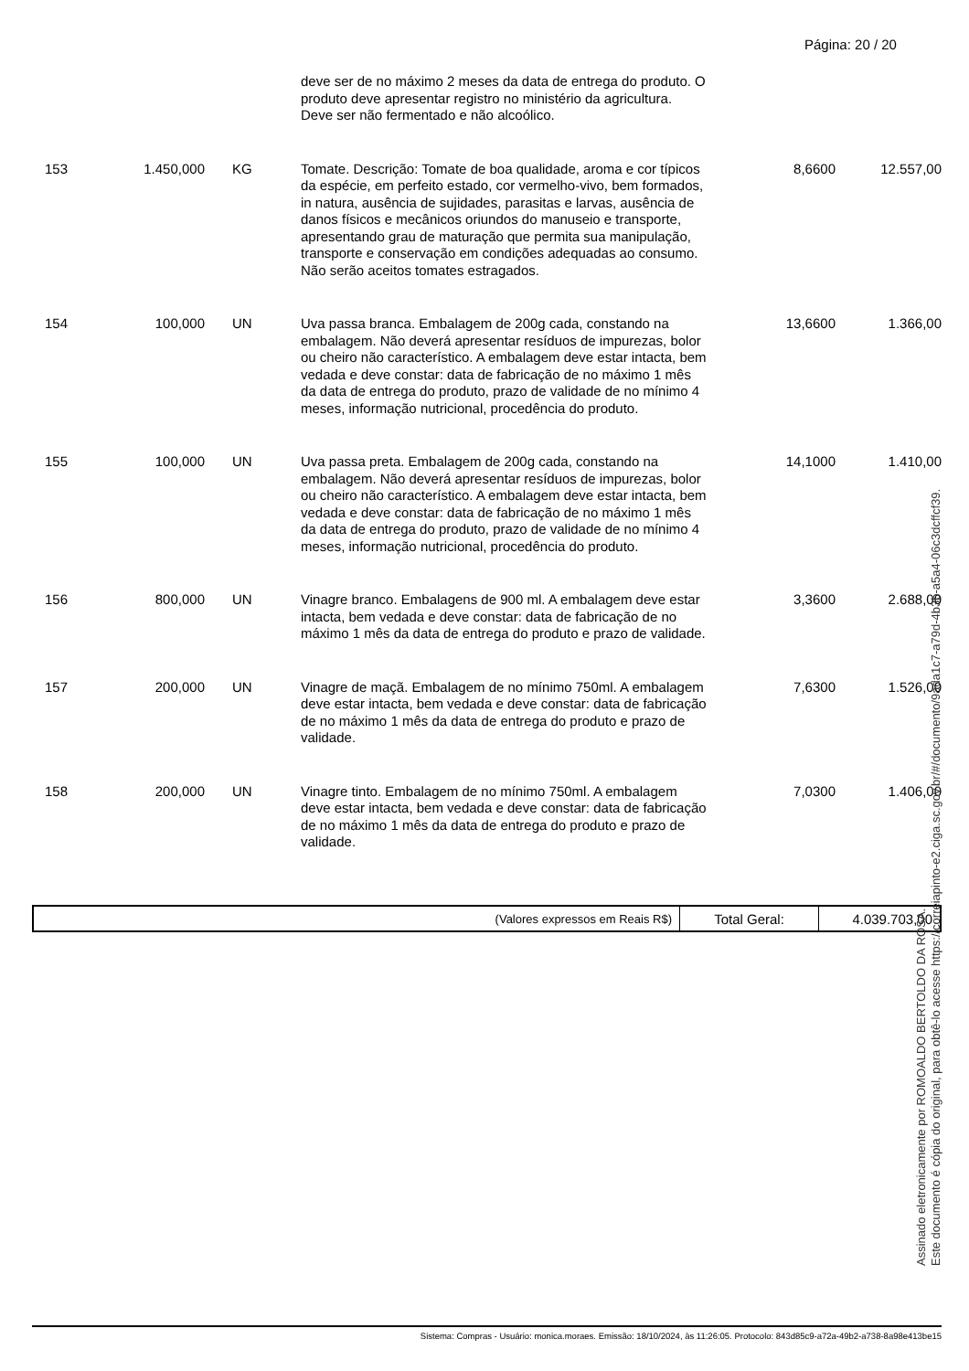Página: 20 / 20
| | | | deve ser de no máximo 2 meses da data de entrega do produto. O produto deve apresentar registro no ministério da agricultura. Deve ser não fermentado e não alcoólico. | | |
| 153 | 1.450,000 | KG | Tomate. Descrição: Tomate de boa qualidade, aroma e cor típicos da espécie, em perfeito estado, cor vermelho-vivo, bem formados, in natura, ausência de sujidades, parasitas e larvas, ausência de danos físicos e mecânicos oriundos do manuseio e transporte, apresentando grau de maturação que permita sua manipulação, transporte e conservação em condições adequadas ao consumo. Não serão aceitos tomates estragados. | 8,6600 | 12.557,00 |
| 154 | 100,000 | UN | Uva passa branca. Embalagem de 200g cada, constando na embalagem. Não deverá apresentar resíduos de impurezas, bolor ou cheiro não característico. A embalagem deve estar intacta, bem vedada e deve constar: data de fabricação de no máximo 1 mês da data de entrega do produto, prazo de validade de no mínimo 4 meses, informação nutricional, procedência do produto. | 13,6600 | 1.366,00 |
| 155 | 100,000 | UN | Uva passa preta. Embalagem de 200g cada, constando na embalagem. Não deverá apresentar resíduos de impurezas, bolor ou cheiro não característico. A embalagem deve estar intacta, bem vedada e deve constar: data de fabricação de no máximo 1 mês da data de entrega do produto, prazo de validade de no mínimo 4 meses, informação nutricional, procedência do produto. | 14,1000 | 1.410,00 |
| 156 | 800,000 | UN | Vinagre branco. Embalagens de 900 ml. A embalagem deve estar intacta, bem vedada e deve constar: data de fabricação de no máximo 1 mês da data de entrega do produto e prazo de validade. | 3,3600 | 2.688,00 |
| 157 | 200,000 | UN | Vinagre de maçã. Embalagem de no mínimo 750ml. A embalagem deve estar intacta, bem vedada e deve constar: data de fabricação de no máximo 1 mês da data de entrega do produto e prazo de validade. | 7,6300 | 1.526,00 |
| 158 | 200,000 | UN | Vinagre tinto. Embalagem de no mínimo 750ml. A embalagem deve estar intacta, bem vedada e deve constar: data de fabricação de no máximo 1 mês da data de entrega do produto e prazo de validade. | 7,0300 | 1.406,00 |
| (Valores expressos em Reais R$) | Total Geral: | 4.039.703,00 |
Assinado eletronicamente por ROMOALDO BERTOLDO DA ROSA.
Este documento é cópia do original, para obtê-lo acesse https://correiapinto-e2.ciga.sc.gov.br/#/documento/9ada1c7-a79d-4b3b-a5a4-06c3dcffcf39.
Sistema: Compras - Usuário: monica.moraes. Emissão: 18/10/2024, às 11:26:05. Protocolo: 843d85c9-a72a-49b2-a738-8a98e413be15